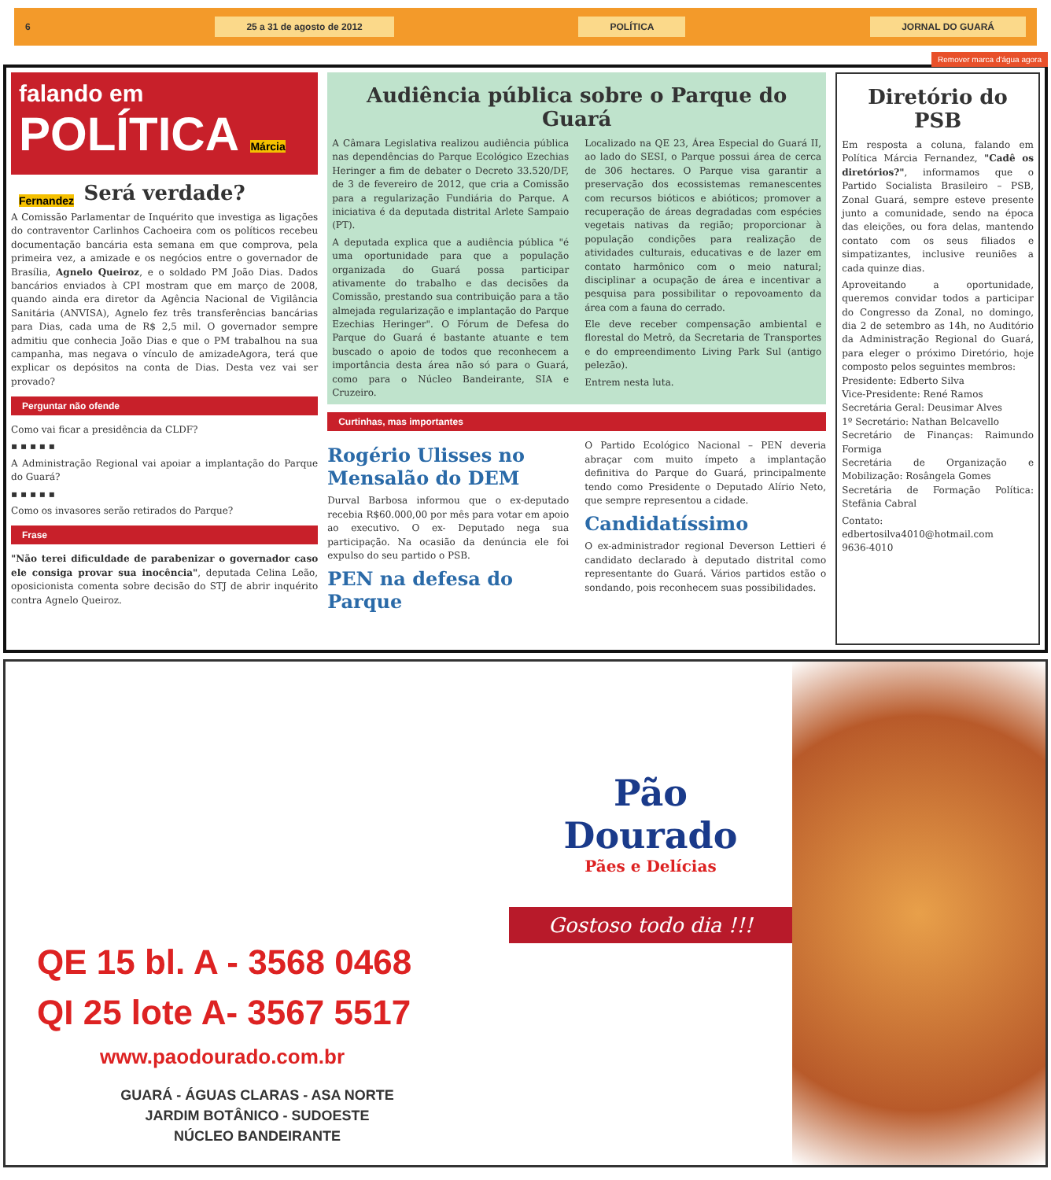6 25 a 31 de agosto de 2012 POLÍTICA JORNAL DO GUARÁ
Remover marca d'água agora
falando em
POLÍTICA Márcia Fernandez
Será verdade?
A Comissão Parlamentar de Inquérito que investiga as ligações do contraventor Carlinhos Cachoeira com os políticos recebeu documentação bancária esta semana em que comprova, pela primeira vez, a amizade e os negócios entre o governador de Brasília, Agnelo Queiroz, e o soldado PM João Dias. Dados bancários enviados à CPI mostram que em março de 2008, quando ainda era diretor da Agência Nacional de Vigilância Sanitária (ANVISA), Agnelo fez três transferências bancárias para Dias, cada uma de R$ 2,5 mil. O governador sempre admitiu que conhecia João Dias e que o PM trabalhou na sua campanha, mas negava o vínculo de amizadeAgora, terá que explicar os depósitos na conta de Dias. Desta vez vai ser provado?
Perguntar não ofende
Como vai ficar a presidência da CLDF?
▪ ▪ ▪ ▪ ▪
A Administração Regional vai apoiar a implantação do Parque do Guará?
▪ ▪ ▪ ▪ ▪
Como os invasores serão retirados do Parque?
Frase
"Não terei dificuldade de parabenizar o governador caso ele consiga provar sua inocência", deputada Celina Leão, oposicionista comenta sobre decisão do STJ de abrir inquérito contra Agnelo Queiroz.
Audiência pública sobre o Parque do Guará
A Câmara Legislativa realizou audiência pública nas dependências do Parque Ecológico Ezechias Heringer a fim de debater o Decreto 33.520/DF, de 3 de fevereiro de 2012, que cria a Comissão para a regularização Fundiária do Parque. A iniciativa é da deputada distrital Arlete Sampaio (PT).
A deputada explica que a audiência pública "é uma oportunidade para que a população organizada do Guará possa participar ativamente do trabalho e das decisões da Comissão, prestando sua contribuição para a tão almejada regularização e implantação do Parque Ezechias Heringer". O Fórum de Defesa do Parque do Guará é bastante atuante e tem buscado o apoio de todos que reconhecem a importância desta área não só para o Guará, como para o Núcleo Bandeirante, SIA e Cruzeiro.
Localizado na QE 23, Área Especial do Guará II, ao lado do SESI, o Parque possui área de cerca de 306 hectares. O Parque visa garantir a preservação dos ecossistemas remanescentes com recursos bióticos e abióticos; promover a recuperação de áreas degradadas com espécies vegetais nativas da região; proporcionar à população condições para realização de atividades culturais, educativas e de lazer em contato harmônico com o meio natural; disciplinar a ocupação de área e incentivar a pesquisa para possibilitar o repovoamento da área com a fauna do cerrado.
Ele deve receber compensação ambiental e florestal do Metrô, da Secretaria de Transportes e do empreendimento Living Park Sul (antigo pelezão).
Entrem nesta luta.
Curtinhas, mas importantes
Rogério Ulisses no Mensalão do DEM
Durval Barbosa informou que o ex-deputado recebia R$60.000,00 por mês para votar em apoio ao executivo. O ex- Deputado nega sua participação. Na ocasião da denúncia ele foi expulso do seu partido o PSB.
PEN na defesa do Parque
O Partido Ecológico Nacional – PEN deveria abraçar com muito ímpeto a implantação definitiva do Parque do Guará, principalmente tendo como Presidente o Deputado Alírio Neto, que sempre representou a cidade.
Candidatíssimo
O ex-administrador regional Deverson Lettieri é candidato declarado à deputado distrital como representante do Guará. Vários partidos estão o sondando, pois reconhecem suas possibilidades.
Diretório do PSB
Em resposta a coluna, falando em Política Márcia Fernandez, "Cadê os diretórios?", informamos que o Partido Socialista Brasileiro – PSB, Zonal Guará, sempre esteve presente junto a comunidade, sendo na época das eleições, ou fora delas, mantendo contato com os seus filiados e simpatizantes, inclusive reuniões a cada quinze dias.
Aproveitando a oportunidade, queremos convidar todos a participar do Congresso da Zonal, no domingo, dia 2 de setembro as 14h, no Auditório da Administração Regional do Guará, para eleger o próximo Diretório, hoje composto pelos seguintes membros:
Presidente: Edberto Silva
Vice-Presidente: René Ramos
Secretária Geral: Deusimar Alves
1º Secretário: Nathan Belcavello
Secretário de Finanças: Raimundo Formiga
Secretária de Organização e Mobilização: Rosângela Gomes
Secretária de Formação Política: Stefânia Cabral
Contato:
edbertosilva4010@hotmail.com
9636-4010
QE 15 bl. A - 3568 0468
QI 25 lote A- 3567 5517
www.paodourado.com.br
GUARÁ - ÁGUAS CLARAS - ASA NORTE
JARDIM BOTÂNICO - SUDOESTE
NÚCLEO BANDEIRANTE
Pão
Dourado
Pães e Delícias
Gostoso todo dia !!!